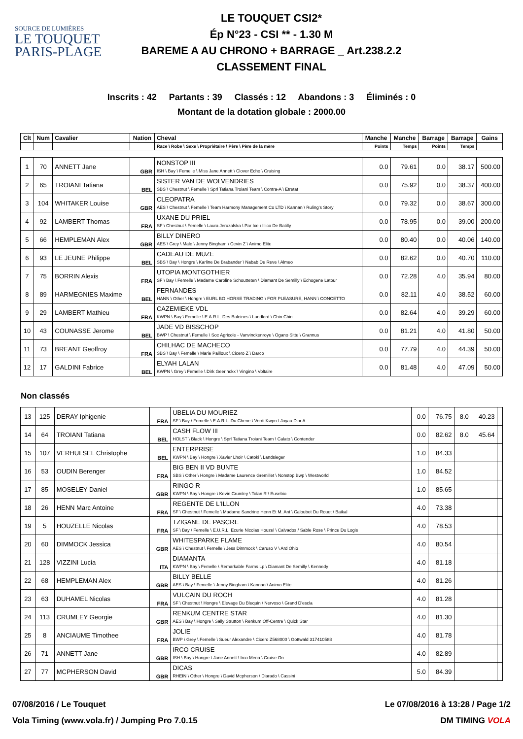SOURCE DE LUMIÈRES
LE TOUQUET
PARIS-PLAGE
LE TOUQUET CSI2*
Ép N°23 - CSI ** - 1.30 M
BAREME A AU CHRONO + BARRAGE _ Art.238.2.2
CLASSEMENT FINAL
Inscrits : 42 Partants : 39 Classés : 12 Abandons : 3 Éliminés : 0
Montant de la dotation globale : 2000.00
| Clt | Num | Cavalier | Nation | Cheval | Manche | Manche | Barrage | Barrage | Gains |
| --- | --- | --- | --- | --- | --- | --- | --- | --- | --- |
| | | | | Race \ Robe \ Sexe \ Propriétaire \ Père \ Père de la mère | Points | Temps | Points | Temps | |
| 1 | 70 | ANNETT Jane | GBR | NONSTOP III ISH \ Bay \ Femelle \ Miss Jane Annett \ Clover Echo \ Cruising | 0.0 | 79.61 | 0.0 | 38.17 | 500.00 |
| 2 | 65 | TROIANI Tatiana | BEL | SISTER VAN DE WOLVENDRIES SBS \ Chestnut \ Femelle \ Sprl Tatiana Troiani Team \ Contra-A \ Etretat | 0.0 | 75.92 | 0.0 | 38.37 | 400.00 |
| 3 | 104 | WHITAKER Louise | GBR | CLEOPATRA AES \ Chestnut \ Femelle \ Team Harmony Management Co LTD \ Kannan \ Ruling's Story | 0.0 | 79.32 | 0.0 | 38.67 | 300.00 |
| 4 | 92 | LAMBERT Thomas | FRA | UXANE DU PRIEL SF \ Chestnut \ Femelle \ Laura Jeruzalska \ Par Ixe \ Illico De Batilly | 0.0 | 78.95 | 0.0 | 39.00 | 200.00 |
| 5 | 66 | HEMPLEMAN Alex | GBR | BILLY DINERO AES \ Grey \ Male \ Jenny Bingham \ Cevin Z \ Animo Elite | 0.0 | 80.40 | 0.0 | 40.06 | 140.00 |
| 6 | 93 | LE JEUNE Philippe | BEL | CADEAU DE MUZE SBS \ Bay \ Hongre \ Karline De Brabander \ Nabab De Reve \ Almeo | 0.0 | 82.62 | 0.0 | 40.70 | 110.00 |
| 7 | 75 | BORRIN Alexis | FRA | UTOPIA MONTGOTHIER SF \ Bay \ Femelle \ Madame Caroline Schoutteten \ Diamant De Semilly \ Echogene Latour | 0.0 | 72.28 | 4.0 | 35.94 | 80.00 |
| 8 | 89 | HARMEGNIES Maxime | BEL | FERNANDES HANN \ Other \ Hongre \ EURL BO HORSE TRADING \ FOR PLEASURE, HANN \ CONCETTO | 0.0 | 82.11 | 4.0 | 38.52 | 60.00 |
| 9 | 29 | LAMBERT Mathieu | FRA | CAZEMIEKE VDL KWPN \ Bay \ Femelle \ E.A.R.L. Des Baleines \ Landlord \ Chin Chin | 0.0 | 82.64 | 4.0 | 39.29 | 60.00 |
| 10 | 43 | COUNASSE Jerome | BEL | JADE VD BISSCHOP BWP \ Chestnut \ Femelle \ Soc Agricole - Vanvinckenroye \ Ogano Sitte \ Grannus | 0.0 | 81.21 | 4.0 | 41.80 | 50.00 |
| 11 | 73 | BREANT Geoffroy | FRA | CHILHAC DE MACHECO SBS \ Bay \ Femelle \ Marie Pailloux \ Cicero Z \ Darco | 0.0 | 77.79 | 4.0 | 44.39 | 50.00 |
| 12 | 17 | GALDINI Fabrice | BEL | ELYAH LALAN KWPN \ Grey \ Femelle \ Dirk Geerinckx \ Vingino \ Voltaire | 0.0 | 81.48 | 4.0 | 47.09 | 50.00 |
Non classés
| 13 | 125 | DERAY Iphigenie | FRA | UBELIA DU MOURIEZ SF \ Bay \ Femelle \ E.A.R.L. Du Chene \ Verdi Kwpn \ Joyau D'or A | 0.0 | 76.75 | 8.0 | 40.23 | |
| 14 | 64 | TROIANI Tatiana | BEL | CASH FLOW III HOLST \ Black \ Hongre \ Sprl Tatiana Troiani Team \ Calato \ Contender | 0.0 | 82.62 | 8.0 | 45.64 | |
| 15 | 107 | VERHULSEL Christophe | BEL | ENTERPRISE KWPN \ Bay \ Hongre \ Xavier Lhoir \ Catoki \ Landsieger | 1.0 | 84.33 | | | |
| 16 | 53 | OUDIN Berenger | FRA | BIG BEN II VD BUNTE SBS \ Other \ Hongre \ Madame Laurence Gremillet \ Nonstop Bwp \ Westworld | 1.0 | 84.52 | | | |
| 17 | 85 | MOSELEY Daniel | GBR | RINGO R KWPN \ Bay \ Hongre \ Kevin Crumley \ Tolan R \ Eusebio | 1.0 | 85.65 | | | |
| 18 | 26 | HENN Marc Antoine | FRA | REGENTE DE L'ILLON SF \ Chestnut \ Femelle \ Madame Sandrine Henn Et M. Ant \ Caloubet Du Rouet \ Baikal | 4.0 | 73.38 | | | |
| 19 | 5 | HOUZELLE Nicolas | FRA | TZIGANE DE PASCRE SF \ Bay \ Femelle \ E.U.R.L. Ecurie Nicolas Houzel \ Calvados / Sable Rose \ Prince Du Logis | 4.0 | 78.53 | | | |
| 20 | 60 | DIMMOCK Jessica | GBR | WHITESPARKE FLAME AES \ Chestnut \ Femelle \ Jess Dimmock \ Caruso V \ Ard Ohio | 4.0 | 80.54 | | | |
| 21 | 128 | VIZZINI Lucia | ITA | DIAMANTA KWPN \ Bay \ Femelle \ Remarkable Farms Lp \ Diamant De Semilly \ Kennedy | 4.0 | 81.18 | | | |
| 22 | 68 | HEMPLEMAN Alex | GBR | BILLY BELLE AES \ Bay \ Femelle \ Jenny Bingham \ Kannan \ Animo Elite | 4.0 | 81.26 | | | |
| 23 | 63 | DUHAMEL Nicolas | FRA | VULCAIN DU ROCH SF \ Chestnut \ Hongre \ Elevage Du Blequin \ Nervoso \ Grand D'escla | 4.0 | 81.28 | | | |
| 24 | 113 | CRUMLEY Georgie | GBR | RENKUM CENTRE STAR AES \ Bay \ Hongre \ Sally Strutton \ Renkum Off-Centre \ Quick Star | 4.0 | 81.30 | | | |
| 25 | 8 | ANCIAUME Timothee | FRA | JOLIE BWP \ Grey \ Femelle \ Sueur Alexandre \ Cicero Z568000 \ Gottwald 317410588 | 4.0 | 81.78 | | | |
| 26 | 71 | ANNETT Jane | GBR | IRCO CRUISE ISH \ Bay \ Hongre \ Jane Annett \ Irco Mena \ Cruise On | 4.0 | 82.89 | | | |
| 27 | 77 | MCPHERSON David | GBR | DICAS RHEIN \ Other \ Hongre \ David Mcpherson \ Diarado \ Cassini I | 5.0 | 84.39 | | | |
07/08/2016 / Le Touquet Le 07/08/2016 à 13:28 / Page 1/2
Vola Timing (www.vola.fr) / Jumping Pro 7.0.15 DM TIMING VOLA